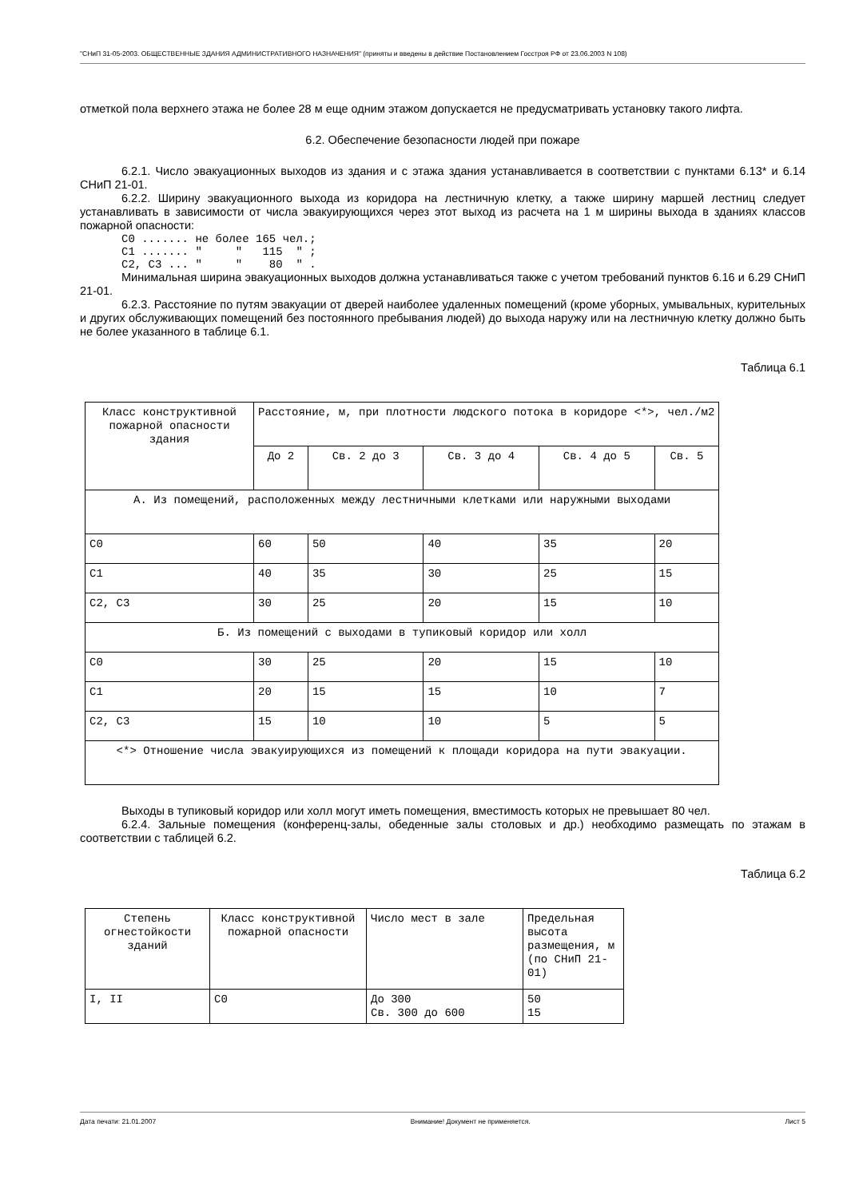"СНиП 31-05-2003. ОБЩЕСТВЕННЫЕ ЗДАНИЯ АДМИНИСТРАТИВНОГО НАЗНАЧЕНИЯ" (приняты и введены в действие Постановлением Госстроя РФ от 23.06.2003 N 108)
отметкой пола верхнего этажа не более 28 м еще одним этажом допускается не предусматривать установку такого лифта.
6.2. Обеспечение безопасности людей при пожаре
6.2.1. Число эвакуационных выходов из здания и с этажа здания устанавливается в соответствии с пунктами 6.13* и 6.14 СНиП 21-01.
6.2.2. Ширину эвакуационного выхода из коридора на лестничную клетку, а также ширину маршей лестниц следует устанавливать в зависимости от числа эвакуирующихся через этот выход из расчета на 1 м ширины выхода в зданиях классов пожарной опасности:
С0 ....... не более 165 чел.; С1 ....... " " 115 " ; С2, С3 ... " " 80 " .
Минимальная ширина эвакуационных выходов должна устанавливаться также с учетом требований пунктов 6.16 и 6.29 СНиП 21-01.
6.2.3. Расстояние по путям эвакуации от дверей наиболее удаленных помещений (кроме уборных, умывальных, курительных и других обслуживающих помещений без постоянного пребывания людей) до выхода наружу или на лестничную клетку должно быть не более указанного в таблице 6.1.
Таблица 6.1
| Класс конструктивной пожарной опасности здания | Расстояние, м, при плотности людского потока в коридоре <*>, чел./м2 | | | | |
| --- | --- | --- | --- | --- | --- |
| | До 2 | Св. 2 до 3 | Св. 3 до 4 | Св. 4 до 5 | Св. 5 |
| А. Из помещений, расположенных между лестничными клетками или наружными выходами | | | | | |
| С0 | 60 | 50 | 40 | 35 | 20 |
| С1 | 40 | 35 | 30 | 25 | 15 |
| С2, С3 | 30 | 25 | 20 | 15 | 10 |
| Б. Из помещений с выходами в тупиковый коридор или холл | | | | | |
| С0 | 30 | 25 | 20 | 15 | 10 |
| С1 | 20 | 15 | 15 | 10 | 7 |
| С2, С3 | 15 | 10 | 10 | 5 | 5 |
| <*> Отношение числа эвакуирующихся из помещений к площади коридора на пути эвакуации. | | | | | |
Выходы в тупиковый коридор или холл могут иметь помещения, вместимость которых не превышает 80 чел.
6.2.4. Зальные помещения (конференц-залы, обеденные залы столовых и др.) необходимо размещать по этажам в соответствии с таблицей 6.2.
Таблица 6.2
| Степень огнестойкости зданий | Класс конструктивной пожарной опасности | Число мест в зале | Предельная высота размещения, м (по СНиП 21-01) |
| --- | --- | --- | --- |
| I, II | С0 | До 300 Св. 300 до 600 | 50 15 |
Дата печати: 21.01.2007 Внимание! Документ не применяется. Лист 5